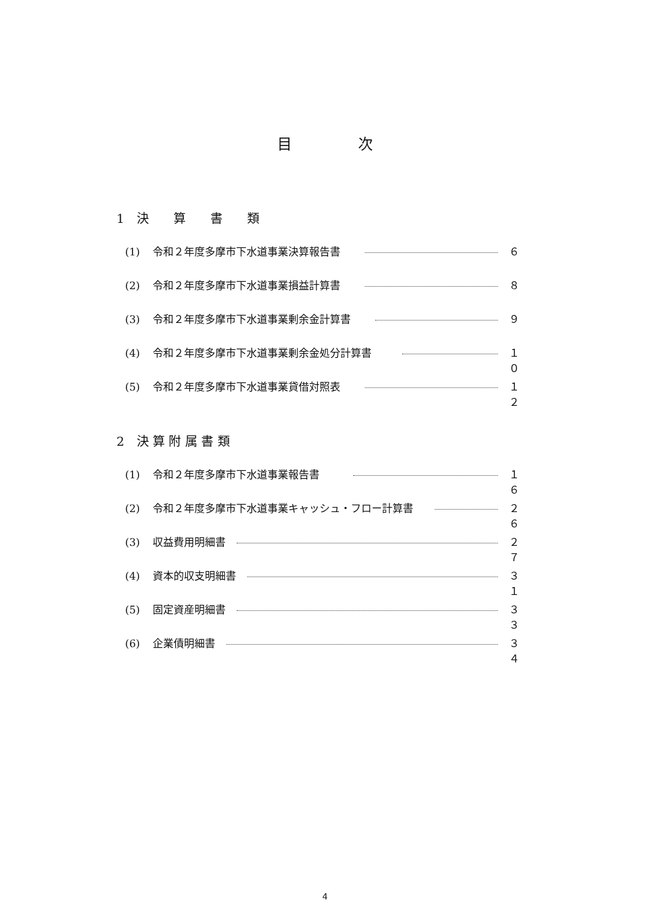目 次
1　決　　算　　書　　類
(1) 令和２年度多摩市下水道事業決算報告書 ６
(2) 令和２年度多摩市下水道事業損益計算書 ８
(3) 令和２年度多摩市下水道事業剰余金計算書 ９
(4) 令和２年度多摩市下水道事業剰余金処分計算書 １０
(5) 令和２年度多摩市下水道事業貸借対照表 １２
2　決 算 附 属 書 類
(1) 令和２年度多摩市下水道事業報告書 １６
(2) 令和２年度多摩市下水道事業キャッシュ・フロー計算書 ２６
(3) 収益費用明細書 ２７
(4) 資本的収支明細書 ３１
(5) 固定資産明細書 ３３
(6) 企業債明細書 ３４
4